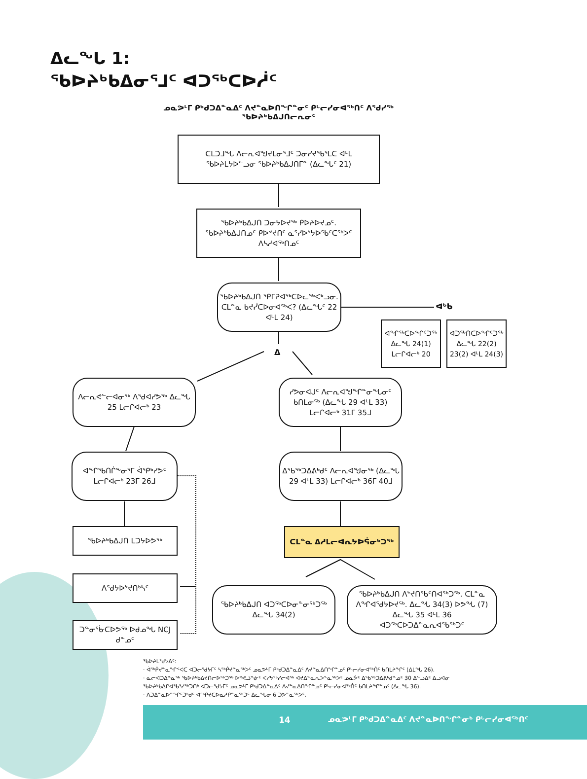ᐃᓚᖓ 1:
ᖃᐅᔨᒃᑲᐃᓂᕐᒧᑦ ᐊᑐᖅᑕᐅᓲᑦ
ᓄᓇᕗᒻᒥ ᑭᒃᑯᑐᐃᓐᓇᐃᑦ ᐱᔪᓐᓇᐅᑎᖏᓐᓂᑦ ᑭᒡᓕᓯᓂᐊᖅᑎᑦ ᐱᕐᑯᓯᖅ
ᖃᐅᔨᒃᑲᐃᒍᑎᓕᕆᓂᑦ
ᑕᒪᑐᒧᖓ ᐱᓕᕆᐊᖑᔪᒪᓂᕐᒧᑦ ᑐᓂᓯᔪᖃᕐᒪᑕ ᐊᒻᒪ ᖃᐅᔨᒪᔭᐅᓪᓗᓂ ᖃᐅᔨᒃᑲᐃᒍᑎᒥᓐ (ᐃᓚᖓᑦ 21)
ᖃᐅᔨᒃᑲᐃᒍᑎ ᑐᓂᔭᐅᔪᖅ ᑭᐅᔨᐅᔪᓄᑦ. ᖃᐅᔨᒃᑲᐃᒍᑎᓄᑦ ᑭᐅᕝᔪᑎᑦ ᓇᕐᓯᐅᔾᔭᐅᖃᑦᑕᖅᐳᑦ ᐱᓴᓱᐊᖅᑎᓄᑦ
ᖃᐅᔨᒃᑲᐃᒍᑎ ᕿᒥᕈᐊᖅᑕᐅᓚᖅᐸᒃᓗᓂ. ᑕᒪᓐᓇ ᑲᔪᓰᑕᐅᓂᐊᖅᐸ? (ᐃᓚᖓᑦ 22 ᐊᒻᒪ 24)
ᐊᒃᑲ
ᐊᖏᖅᑕᐅᖏᑦᑐᖅ ᐃᓚᖓ 24(1) ᒪᓕᒋᐊᓕᒃ 20
ᐊᑐᖅᑎᑕᐅᖏᑦᑐᖅ ᐃᓚᖓ 22(2) 23(2) ᐊᒻᒪ 24(3)
ᐃ
ᐱᓕᕆᕙᓪᓕᐊᓂᖅ ᐱᖁᐊᓯᕗᖅ ᐃᓚᖓ 25 ᒪᓕᒋᐊᓕᒃ 23
ᓯᕗᓂᐊᒍᑦ ᐱᓕᕆᐊᖑᖏᓐᓂᖓᓂᑦ ᑲᑎᒪᓂᖅ (ᐃᓚᖓ 29 ᐊᒻᒪ 33) ᒪᓕᒋᐊᓕᒃ 31ᒥ 35ᒧ
ᐊᖏᖃᑎᒌᖕᓂᕐᒥ ᐋᕿᒃᓯᕗᑦ ᒪᓕᒋᐊᓕᒃ 23ᒥ 26ᒧ
ᐃᖃᖅᑐᐃᕕᒃᑯᑦ ᐱᓕᕆᐊᖑᓂᖅ (ᐃᓚᖓ 29 ᐊᒻᒪ 33) ᒪᓕᒋᐊᓕᒃ 36ᒥ 40ᒧ
ᖃᐅᔨᒃᑲᐃᒍᑎ ᒪᑐᔭᐅᕗᖅ ᑕᒪᓐᓇ ᐃᓱᒪᓕᐊᕆᔭᐅᕌᓂᒃᑐᖅ
ᐱᕐᑯᔭᐅᔾᔪᑎᒃᓴᑦ
ᖃᐅᔨᒃᑲᐃᒍᑎ ᐊᑐᖅᑕᐅᓂᓐᓂᖅᑐᖅ ᐃᓚᖓ 34(2)
ᖃᐅᔨᒃᑲᐃᒍᑎ ᐱᔾᔪᑎᖃᑦᑎᐊᖅᑐᖅ. ᑕᒪᓐᓇ ᐱᖏᐊᕐᑯᔭᐅᔪᖅ. ᐃᓚᖓ 34(3) ᐅᕗᖓ (7) ᐃᓚᖓ 35 ᐊᒻᒪ 36 ᐊᑐᖅᑕᐅᑐᐃᓐᓇᕆᐊᖃᖅᑐᑦ
ᑐᓐᓂᕐᒁᑕᐅᕗᖅ ᐅᑯᓄᖓ NCJ ᑯᓐᓄᑦ
ᖃᐅᔨᒪᕐᑯᔭᐃᑦ:
· ᐋᖅᑮᔪᓐᓇᖏᑉᐸᑕ ᐊᑐᓕᕐᑯᔭᒥᑦ ᓴᖅᑮᔪᓐᓇᖅᐳᑦ ᓄᓇᕗᒻᒥ ᑭᒃᑯᑐᐃᓐᓇᐃᑦ ᐱᔪᓐᓇᐃᑎᖏᓐᓄᑦ ᑭᒡᓕᓯᓂᐊᖅᑏᑦ ᑲᑎᒪᔨᖏᑦ (ᐃᒪᖓ 26).
· ᓇᓕᐊᑐᐃᓐᓇᖅ ᖃᐅᔨᒃᑲᐃᔪᑎᓕᐅᖅᑐᖅ ᐅᕝᕙᓘᓐᓃᑦ ᐸᓯᔭᖅᓯᓕᐊᖅ ᐊᔪᐃᓐᓇᕆᐳᓐᓇᖅᐳᑦ ᓄᓇᕘᑦ ᐃᖃᖅᑐᐃᕕᒃᑯᓐᓄᑦ 30 ᐃᓪᓗᐃᑦ ᐃᓗᐊᓂ
ᖃᐅᔨᒃᑲᐃᒋᐊᖃᕐᓯᖅᑐᑎᒃ ᐊᑐᓕᕐᑯᔭᒥᑦ ᓄᓇᕗᒻᒥ ᑭᒃᑯᑐᐃᓐᓇᐃᑦ ᐱᔪᓐᓇᐃᑎᖏᓐᓄᑦ ᑭᒡᓕᓯᓂᐊᖅᑏᑦ ᑲᑎᒪᔨᖏᓐᓄᑦ (ᐃᓚᖓ 36).
· ᐱᑐᐃᓐᓇᐅᓐᖏᑦᑐᒃᑯᑦ ᐋᖅᑮᔪᑕᐅᓇᓱᑭᓐᓇᖅᑐᑦ ᐃᓚᖓᓂ 6 ᑐᕗᓐᓇᖅᐳᑦ.
14
ᓄᓇᕗᒻᒥ ᑭᒃᑯᑐᐃᓐᓇᐃᑦ ᐱᔪᓐᓇᐅᑎᖏᓐᓂᒃ ᑭᒡᓕᓯᓂᐊᖅᑎᑦ